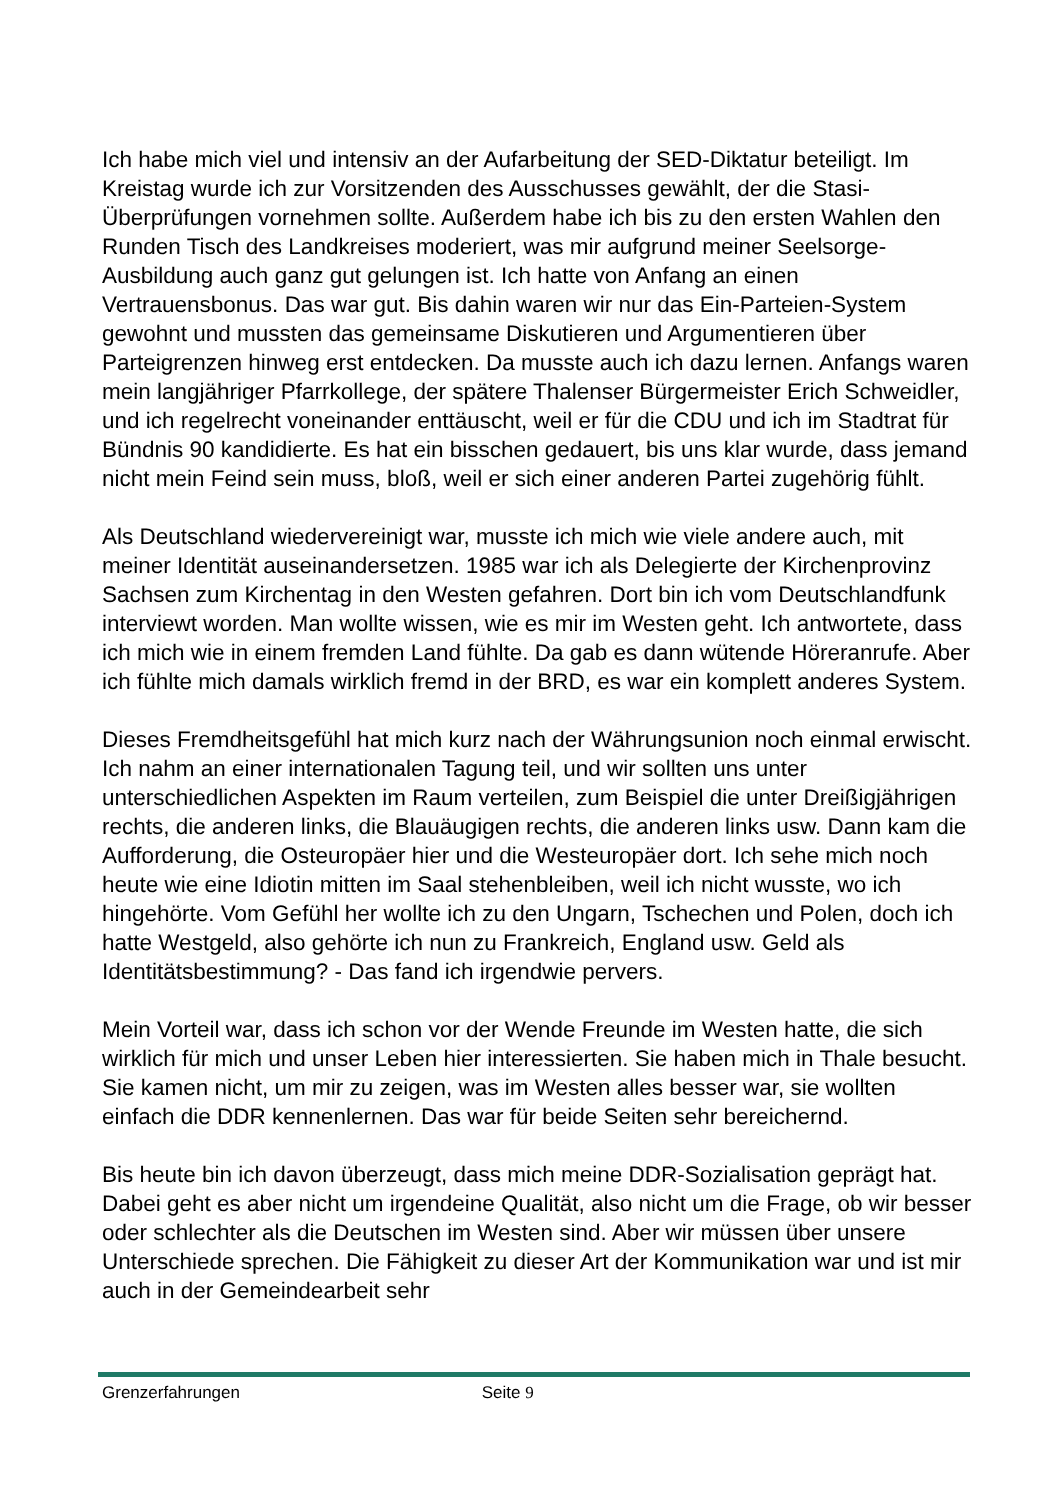Ich habe mich viel und intensiv an der Aufarbeitung der SED-Diktatur beteiligt. Im Kreistag wurde ich zur Vorsitzenden des Ausschusses gewählt, der die Stasi-Überprüfungen vornehmen sollte. Außerdem habe ich bis zu den ersten Wahlen den Runden Tisch des Landkreises moderiert, was mir aufgrund meiner Seelsorge-Ausbildung auch ganz gut gelungen ist. Ich hatte von Anfang an einen Vertrauensbonus. Das war gut. Bis dahin waren wir nur das Ein-Parteien-System gewohnt und mussten das gemeinsame Diskutieren und Argumentieren über Parteigrenzen hinweg erst entdecken. Da musste auch ich dazu lernen. Anfangs waren mein langjähriger Pfarrkollege, der spätere Thalenser Bürgermeister Erich Schweidler, und ich regelrecht voneinander enttäuscht, weil er für die CDU und ich im Stadtrat für Bündnis 90 kandidierte. Es hat ein bisschen gedauert, bis uns klar wurde, dass jemand nicht mein Feind sein muss, bloß, weil er sich einer anderen Partei zugehörig fühlt.
Als Deutschland wiedervereinigt war, musste ich mich wie viele andere auch, mit meiner Identität auseinandersetzen. 1985 war ich als Delegierte der Kirchenprovinz Sachsen zum Kirchentag in den Westen gefahren. Dort bin ich vom Deutschlandfunk interviewt worden. Man wollte wissen, wie es mir im Westen geht. Ich antwortete, dass ich mich wie in einem fremden Land fühlte. Da gab es dann wütende Höreranrufe. Aber ich fühlte mich damals wirklich fremd in der BRD, es war ein komplett anderes System.
Dieses Fremdheitsgefühl hat mich kurz nach der Währungsunion noch einmal erwischt. Ich nahm an einer internationalen Tagung teil, und wir sollten uns unter unterschiedlichen Aspekten im Raum verteilen, zum Beispiel die unter Dreißigjährigen rechts, die anderen links, die Blauäugigen rechts, die anderen links usw. Dann kam die Aufforderung, die Osteuropäer hier und die Westeuropäer dort. Ich sehe mich noch heute wie eine Idiotin mitten im Saal stehenbleiben, weil ich nicht wusste, wo ich hingehörte. Vom Gefühl her wollte ich zu den Ungarn, Tschechen und Polen, doch ich hatte Westgeld, also gehörte ich nun zu Frankreich, England usw. Geld als Identitätsbestimmung? - Das fand ich irgendwie pervers.
Mein Vorteil war, dass ich schon vor der Wende Freunde im Westen hatte, die sich wirklich für mich und unser Leben hier interessierten. Sie haben mich in Thale besucht. Sie kamen nicht, um mir zu zeigen, was im Westen alles besser war, sie wollten einfach die DDR kennenlernen. Das war für beide Seiten sehr bereichernd.
Bis heute bin ich davon überzeugt, dass mich meine DDR-Sozialisation geprägt hat. Dabei geht es aber nicht um irgendeine Qualität, also nicht um die Frage, ob wir besser oder schlechter als die Deutschen im Westen sind. Aber wir müssen über unsere Unterschiede sprechen. Die Fähigkeit zu dieser Art der Kommunikation war und ist mir auch in der Gemeindearbeit sehr
Grenzerfahrungen Seite 9